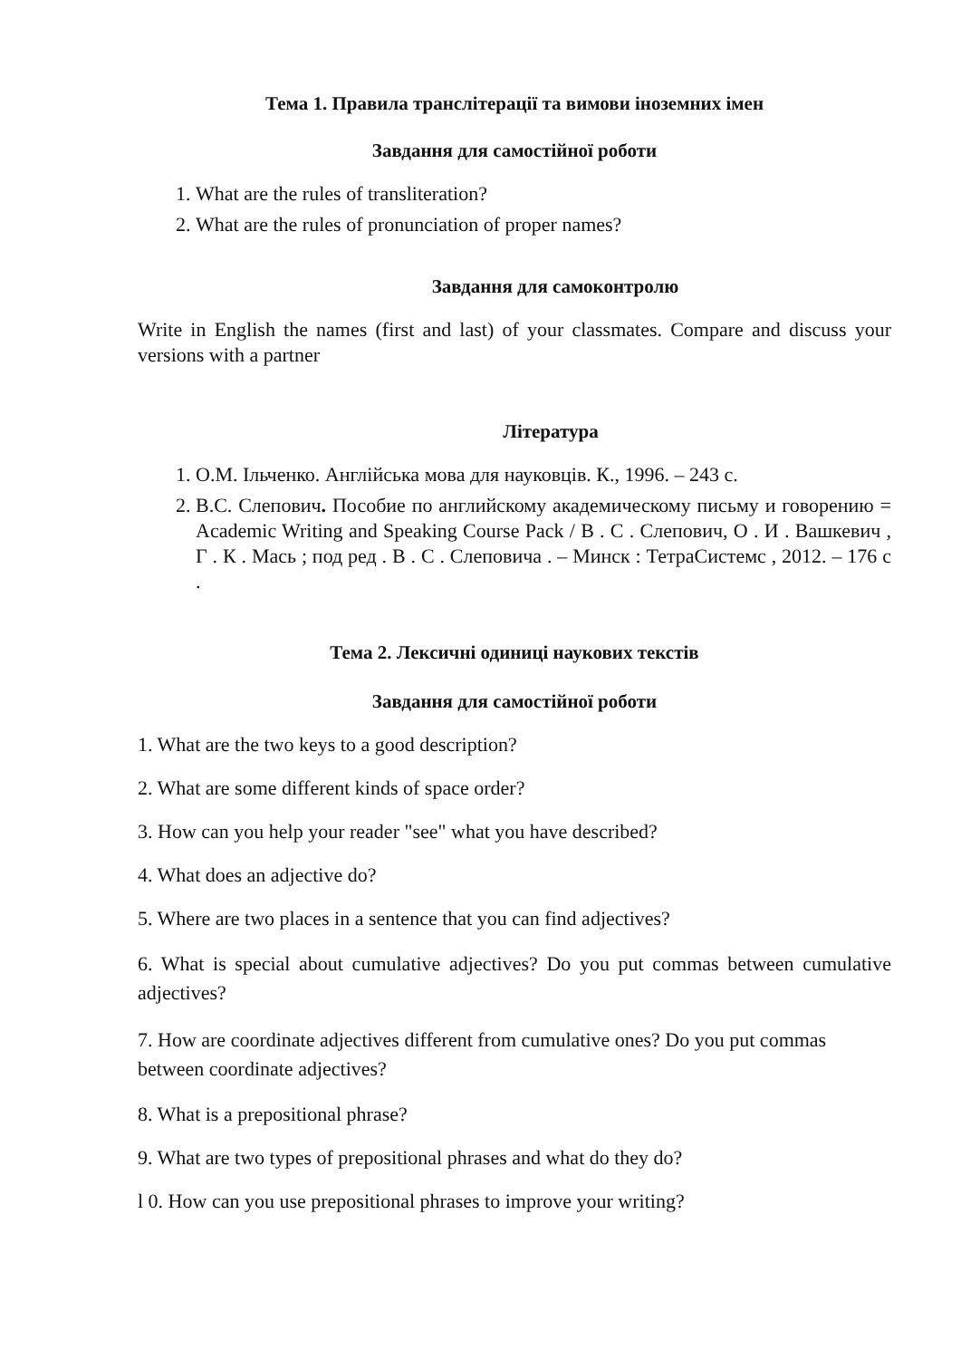Тема 1. Правила транслітерації та вимови іноземних імен
Завдання для самостійної роботи
1. What are the rules of transliteration?
2. What are the rules of pronunciation of proper names?
Завдання для самоконтролю
Write in English the names (first and last) of your classmates. Compare and discuss your versions with a partner
Література
1. О.М. Ільченко. Англійська мова для науковців. К., 1996. – 243 с.
2. В.С. Слепович. Пособие по английскому академическому письму и говорению = Academic Writing and Speaking Course Pack / В . С . Слепович, О . И . Вашкевич , Г . К . Мась ; под ред . В . С . Слеповича . – Минск : ТетраСистемс , 2012. – 176 с .
Тема 2. Лексичні одиниці наукових текстів
Завдання для самостійної роботи
1. What are the two keys to a good description?
2. What are some different kinds of space order?
3. How can you help your reader "see" what you have described?
4. What does an adjective do?
5. Where are two places in a sentence that you can find adjectives?
6. What is special about cumulative adjectives? Do you put commas between cumulative adjectives?
7. How are coordinate adjectives different from cumulative ones? Do you put commas between coordinate adjectives?
8. What is a prepositional phrase?
9. What are two types of prepositional phrases and what do they do?
l 0. How can you use prepositional phrases to improve your writing?